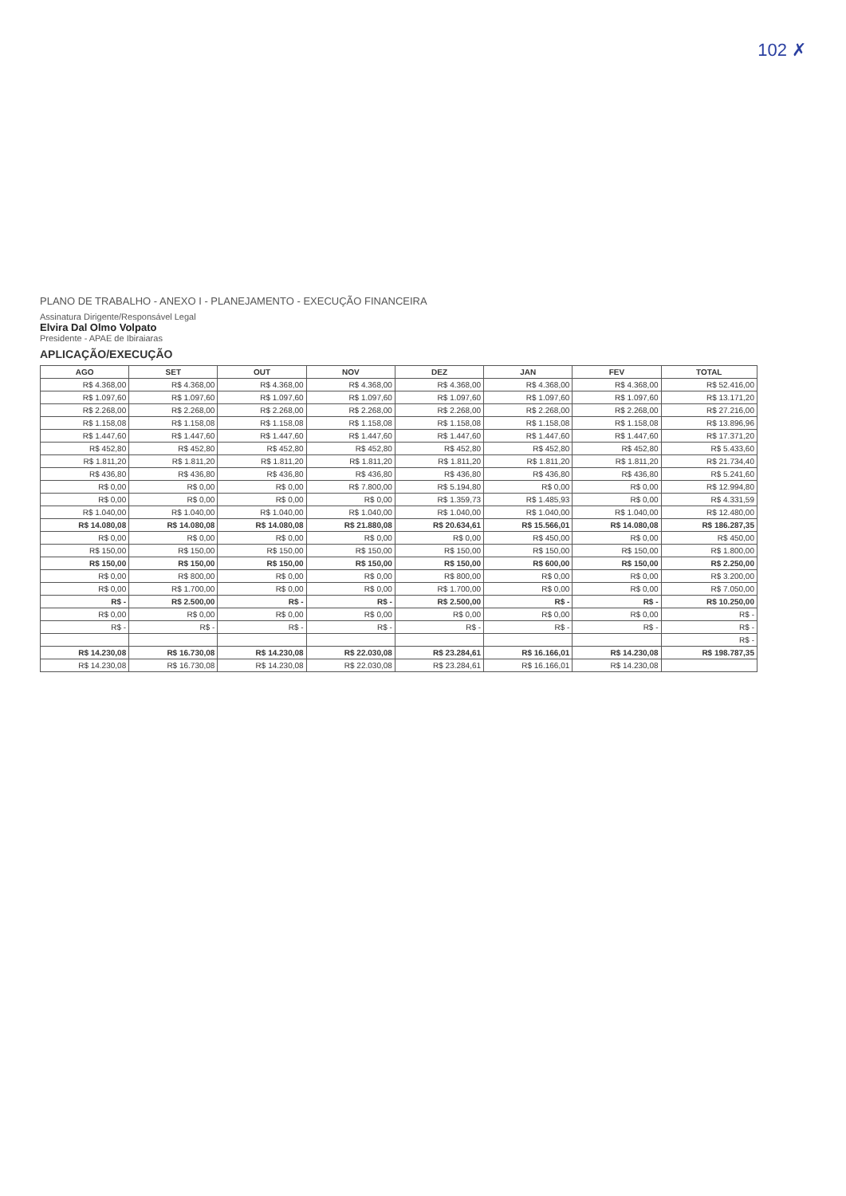102 ✗
PLANO DE TRABALHO - ANEXO I - PLANEJAMENTO - EXECUÇÃO FINANCEIRA
Assinatura Dirigente/Responsável Legal
Elvira Dal Olmo Volpato
Presidente - APAE de Ibiraiaras
APLICAÇÃO/EXECUÇÃO
| AGO | SET | OUT | NOV | DEZ | JAN | FEV | TOTAL |
| --- | --- | --- | --- | --- | --- | --- | --- |
| R$ 4.368,00 | R$ 4.368,00 | R$ 4.368,00 | R$ 4.368,00 | R$ 4.368,00 | R$ 4.368,00 | R$ 4.368,00 | R$ 52.416,00 |
| R$ 1.097,60 | R$ 1.097,60 | R$ 1.097,60 | R$ 1.097,60 | R$ 1.097,60 | R$ 1.097,60 | R$ 1.097,60 | R$ 13.171,20 |
| R$ 2.268,00 | R$ 2.268,00 | R$ 2.268,00 | R$ 2.268,00 | R$ 2.268,00 | R$ 2.268,00 | R$ 2.268,00 | R$ 27.216,00 |
| R$ 1.158,08 | R$ 1.158,08 | R$ 1.158,08 | R$ 1.158,08 | R$ 1.158,08 | R$ 1.158,08 | R$ 1.158,08 | R$ 13.896,96 |
| R$ 1.447,60 | R$ 1.447,60 | R$ 1.447,60 | R$ 1.447,60 | R$ 1.447,60 | R$ 1.447,60 | R$ 1.447,60 | R$ 17.371,20 |
| R$ 452,80 | R$ 452,80 | R$ 452,80 | R$ 452,80 | R$ 452,80 | R$ 452,80 | R$ 452,80 | R$ 5.433,60 |
| R$ 1.811,20 | R$ 1.811,20 | R$ 1.811,20 | R$ 1.811,20 | R$ 1.811,20 | R$ 1.811,20 | R$ 1.811,20 | R$ 21.734,40 |
| R$ 436,80 | R$ 436,80 | R$ 436,80 | R$ 436,80 | R$ 436,80 | R$ 436,80 | R$ 436,80 | R$ 5.241,60 |
| R$ 0,00 | R$ 0,00 | R$ 0,00 | R$ 7.800,00 | R$ 5.194,80 | R$ 0,00 | R$ 0,00 | R$ 12.994,80 |
| R$ 0,00 | R$ 0,00 | R$ 0,00 | R$ 0,00 | R$ 1.359,73 | R$ 1.485,93 | R$ 0,00 | R$ 4.331,59 |
| R$ 1.040,00 | R$ 1.040,00 | R$ 1.040,00 | R$ 1.040,00 | R$ 1.040,00 | R$ 1.040,00 | R$ 1.040,00 | R$ 12.480,00 |
| R$ 14.080,08 | R$ 14.080,08 | R$ 14.080,08 | R$ 21.880,08 | R$ 20.634,61 | R$ 15.566,01 | R$ 14.080,08 | R$ 186.287,35 |
| R$ 0,00 | R$ 0,00 | R$ 0,00 | R$ 0,00 | R$ 0,00 | R$ 450,00 | R$ 0,00 | R$ 450,00 |
| R$ 150,00 | R$ 150,00 | R$ 150,00 | R$ 150,00 | R$ 150,00 | R$ 150,00 | R$ 150,00 | R$ 1.800,00 |
| R$ 150,00 | R$ 150,00 | R$ 150,00 | R$ 150,00 | R$ 150,00 | R$ 600,00 | R$ 150,00 | R$ 2.250,00 |
| R$ 0,00 | R$ 800,00 | R$ 0,00 | R$ 0,00 | R$ 800,00 | R$ 0,00 | R$ 0,00 | R$ 3.200,00 |
| R$ 0,00 | R$ 1.700,00 | R$ 0,00 | R$ 0,00 | R$ 1.700,00 | R$ 0,00 | R$ 0,00 | R$ 7.050,00 |
| R$ - | R$ 2.500,00 | R$ - | R$ - | R$ 2.500,00 | R$ - | R$ - | R$ 10.250,00 |
| R$ 0,00 | R$ 0,00 | R$ 0,00 | R$ 0,00 | R$ 0,00 | R$ 0,00 | R$ 0,00 | R$ - |
| R$ - | R$ - | R$ - | R$ - | R$ - | R$ - | R$ - | R$ - |
| | | | | | | | R$ - |
| R$ 14.230,08 | R$ 16.730,08 | R$ 14.230,08 | R$ 22.030,08 | R$ 23.284,61 | R$ 16.166,01 | R$ 14.230,08 | R$ 198.787,35 |
| R$ 14.230,08 | R$ 16.730,08 | R$ 14.230,08 | R$ 22.030,08 | R$ 23.284,61 | R$ 16.166,01 | R$ 14.230,08 | |